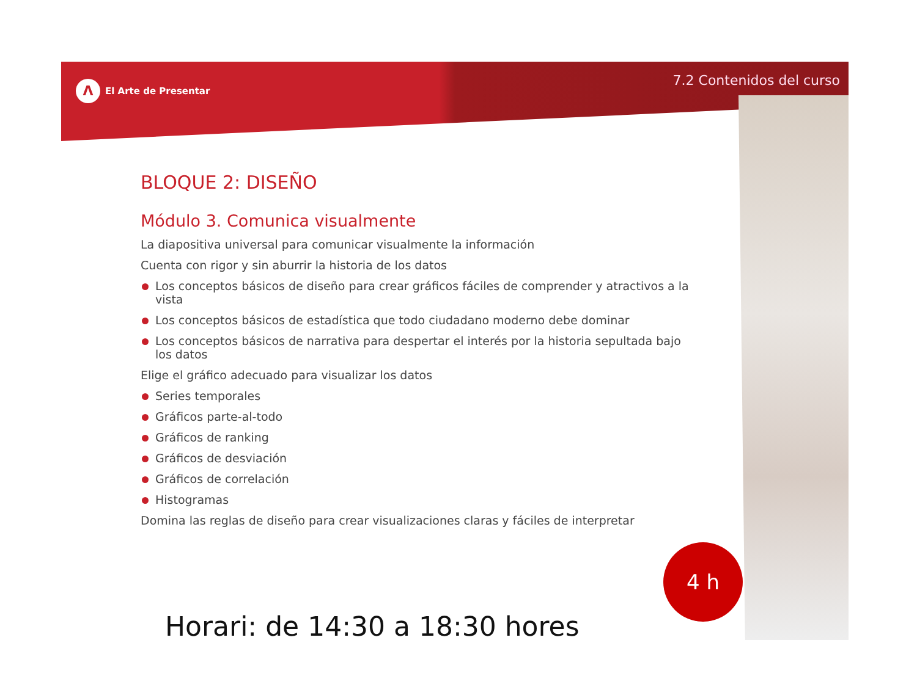Λ El Arte de Presentar
7.2 Contenidos del curso
BLOQUE 2: DISEÑO
Módulo 3. Comunica visualmente
La diapositiva universal para comunicar visualmente la información
Cuenta con rigor y sin aburrir la historia de los datos
Los conceptos básicos de diseño para crear gráficos fáciles de comprender y atractivos a la vista
Los conceptos básicos de estadística que todo ciudadano moderno debe dominar
Los conceptos básicos de narrativa para despertar el interés por la historia sepultada bajo los datos
Elige el gráfico adecuado para visualizar los datos
Series temporales
Gráficos parte-al-todo
Gráficos de ranking
Gráficos de desviación
Gráficos de correlación
Histogramas
Domina las reglas de diseño para crear visualizaciones claras y fáciles de interpretar
4 h
Horari: de 14:30 a 18:30 hores